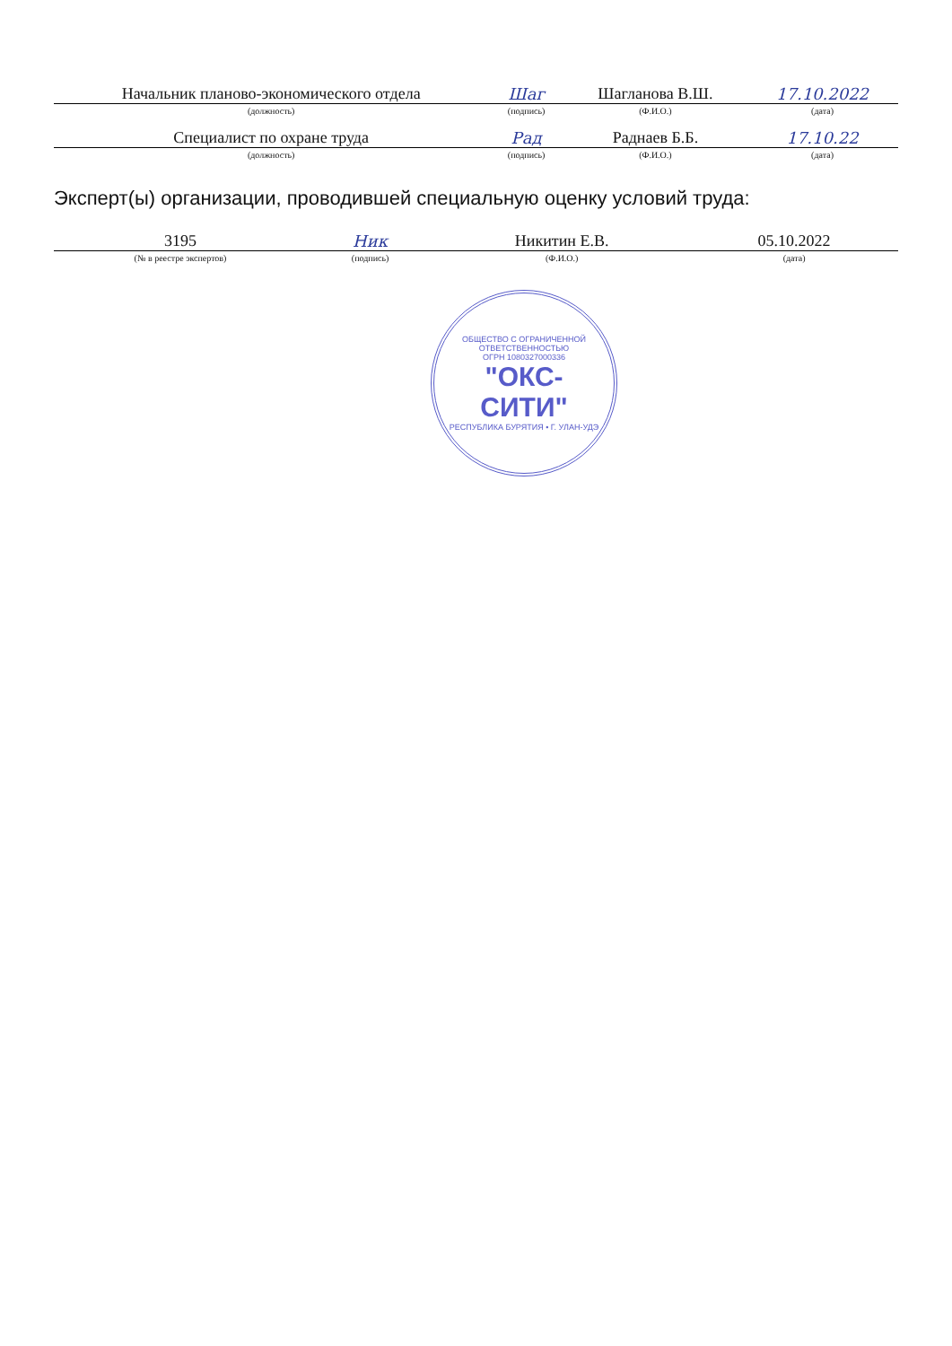| Начальник планово-экономического отдела | Шаг | Шагланова В.Ш. | 17.10.2022 |
| (должность) | (подпись) | (Ф.И.О.) | (дата) |
| Специалист по охране труда | Рад | Раднаев Б.Б. | 17.10.22 |
| (должность) | (подпись) | (Ф.И.О.) | (дата) |
Эксперт(ы) организации, проводившей специальную оценку условий труда:
| 3195 | Ник | Никитин Е.В. | 05.10.2022 |
| (№ в реестре экспертов) | (подпись) | (Ф.И.О.) | (дата) |
ОБЩЕСТВО С ОГРАНИЧЕННОЙ ОТВЕТСТВЕННОСТЬЮ
ОГРН 1080327000336
"ОКС-
СИТИ"
РЕСПУБЛИКА БУРЯТИЯ • Г. УЛАН-УДЭ